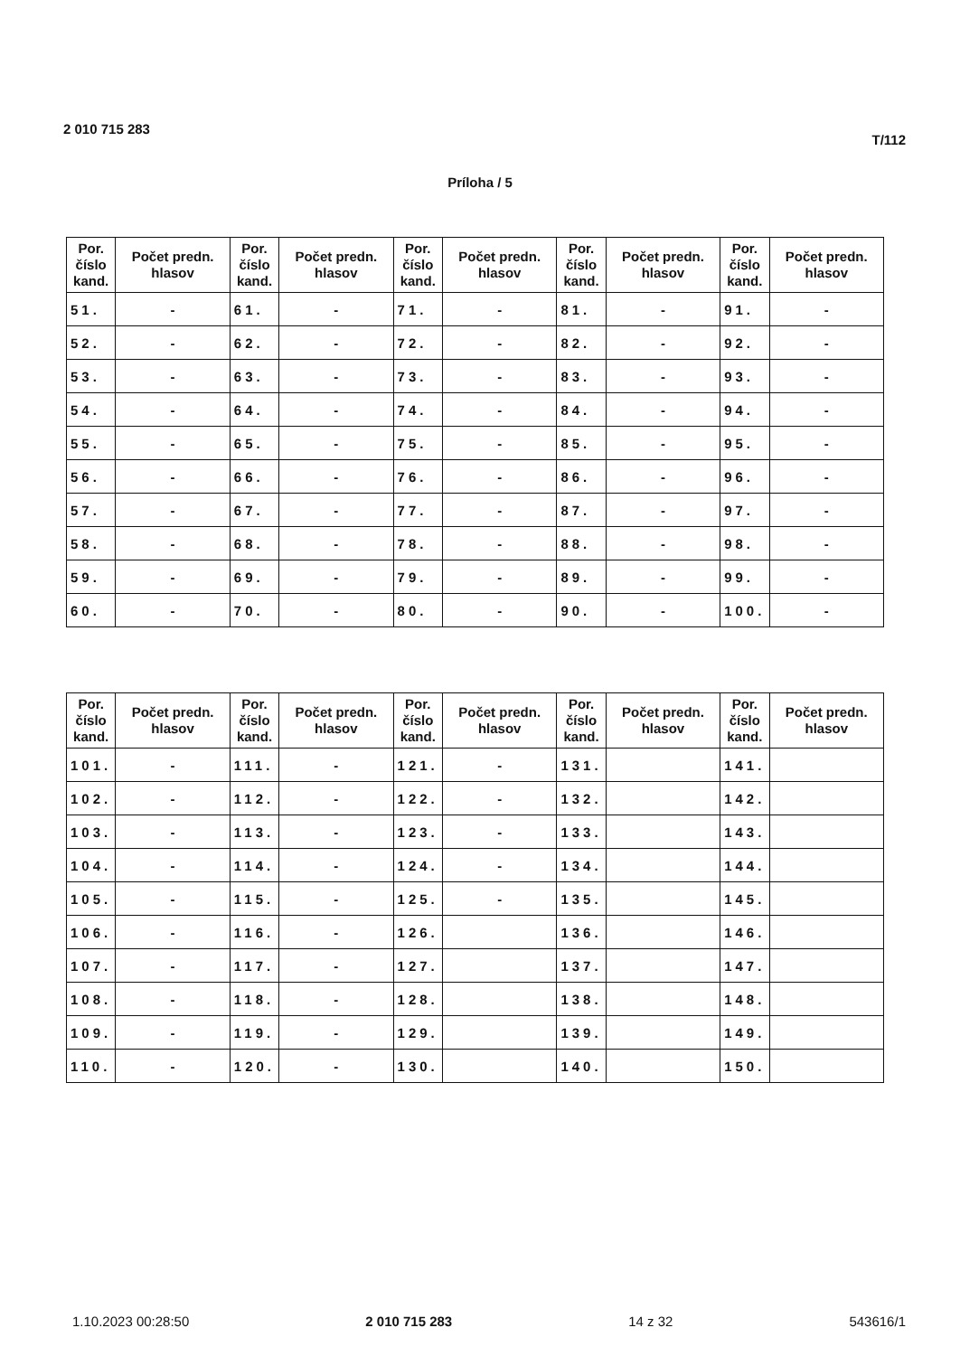2 010 715 283
T/112
Príloha / 5
| Por. číslo kand. | Počet predn. hlasov | Por. číslo kand. | Počet predn. hlasov | Por. číslo kand. | Počet predn. hlasov | Por. číslo kand. | Počet predn. hlasov | Por. číslo kand. | Počet predn. hlasov |
| --- | --- | --- | --- | --- | --- | --- | --- | --- | --- |
| 51. | - | 61. | - | 71. | - | 81. | - | 91. | - |
| 52. | - | 62. | - | 72. | - | 82. | - | 92. | - |
| 53. | - | 63. | - | 73. | - | 83. | - | 93. | - |
| 54. | - | 64. | - | 74. | - | 84. | - | 94. | - |
| 55. | - | 65. | - | 75. | - | 85. | - | 95. | - |
| 56. | - | 66. | - | 76. | - | 86. | - | 96. | - |
| 57. | - | 67. | - | 77. | - | 87. | - | 97. | - |
| 58. | - | 68. | - | 78. | - | 88. | - | 98. | - |
| 59. | - | 69. | - | 79. | - | 89. | - | 99. | - |
| 60. | - | 70. | - | 80. | - | 90. | - | 100. | - |
| Por. číslo kand. | Počet predn. hlasov | Por. číslo kand. | Počet predn. hlasov | Por. číslo kand. | Počet predn. hlasov | Por. číslo kand. | Počet predn. hlasov | Por. číslo kand. | Počet predn. hlasov |
| --- | --- | --- | --- | --- | --- | --- | --- | --- | --- |
| 101. | - | 111. | - | 121. | - | 131. | | 141. | |
| 102. | - | 112. | - | 122. | - | 132. | | 142. | |
| 103. | - | 113. | - | 123. | - | 133. | | 143. | |
| 104. | - | 114. | - | 124. | - | 134. | | 144. | |
| 105. | - | 115. | - | 125. | - | 135. | | 145. | |
| 106. | - | 116. | - | 126. | | 136. | | 146. | |
| 107. | - | 117. | - | 127. | | 137. | | 147. | |
| 108. | - | 118. | - | 128. | | 138. | | 148. | |
| 109. | - | 119. | - | 129. | | 139. | | 149. | |
| 110. | - | 120. | - | 130. | | 140. | | 150. | |
1.10.2023 00:28:50 2 010 715 283 14 z 32 543616/1